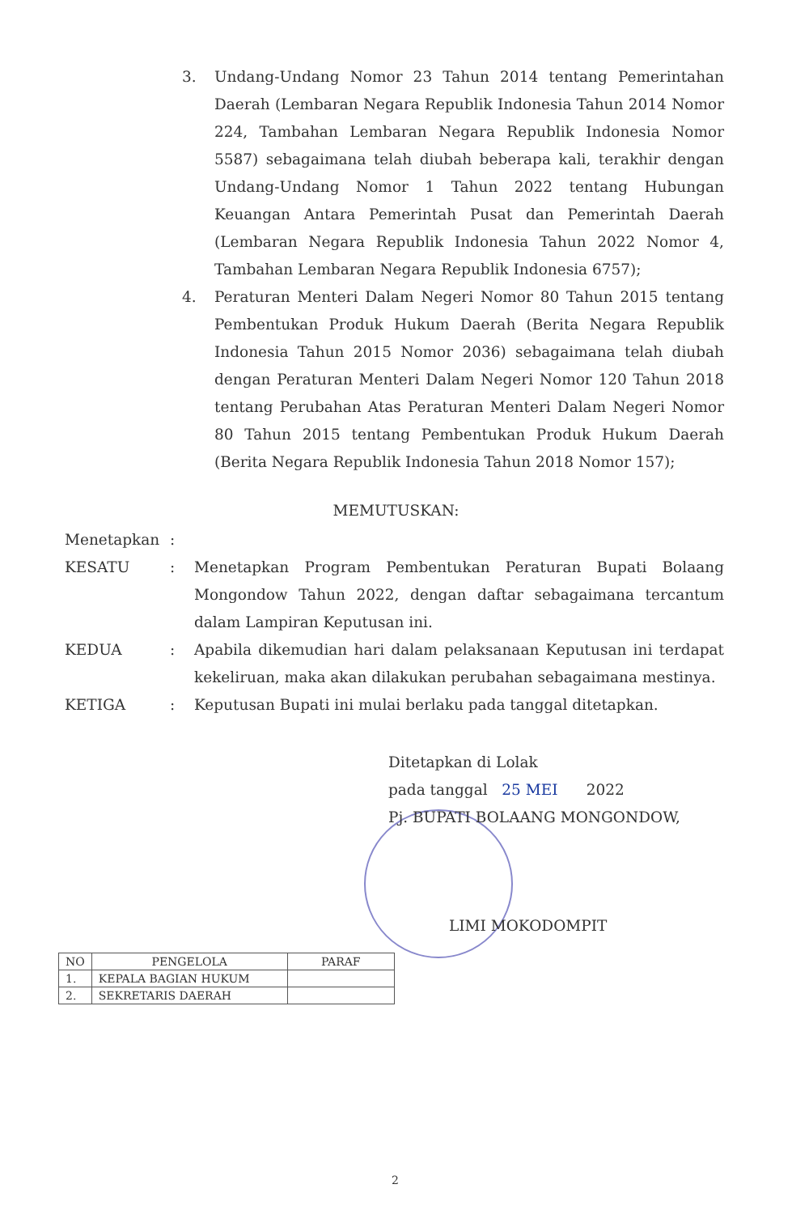3. Undang-Undang Nomor 23 Tahun 2014 tentang Pemerintahan Daerah (Lembaran Negara Republik Indonesia Tahun 2014 Nomor 224, Tambahan Lembaran Negara Republik Indonesia Nomor 5587) sebagaimana telah diubah beberapa kali, terakhir dengan Undang-Undang Nomor 1 Tahun 2022 tentang Hubungan Keuangan Antara Pemerintah Pusat dan Pemerintah Daerah (Lembaran Negara Republik Indonesia Tahun 2022 Nomor 4, Tambahan Lembaran Negara Republik Indonesia 6757);
4. Peraturan Menteri Dalam Negeri Nomor 80 Tahun 2015 tentang Pembentukan Produk Hukum Daerah (Berita Negara Republik Indonesia Tahun 2015 Nomor 2036) sebagaimana telah diubah dengan Peraturan Menteri Dalam Negeri Nomor 120 Tahun 2018 tentang Perubahan Atas Peraturan Menteri Dalam Negeri Nomor 80 Tahun 2015 tentang Pembentukan Produk Hukum Daerah (Berita Negara Republik Indonesia Tahun 2018 Nomor 157);
MEMUTUSKAN:
Menetapkan:
KESATU: Menetapkan Program Pembentukan Peraturan Bupati Bolaang Mongondow Tahun 2022, dengan daftar sebagaimana tercantum dalam Lampiran Keputusan ini.
KEDUA: Apabila dikemudian hari dalam pelaksanaan Keputusan ini terdapat kekeliruan, maka akan dilakukan perubahan sebagaimana mestinya.
KETIGA: Keputusan Bupati ini mulai berlaku pada tanggal ditetapkan.
Ditetapkan di Lolak
pada tanggal 25 MEI 2022
Pj. BUPATI BOLAANG MONGONDOW,
LIMI MOKODOMPIT
| NO | PENGELOLA | PARAF |
| --- | --- | --- |
| 1. | KEPALA BAGIAN HUKUM | |
| 2. | SEKRETARIS DAERAH | |
2